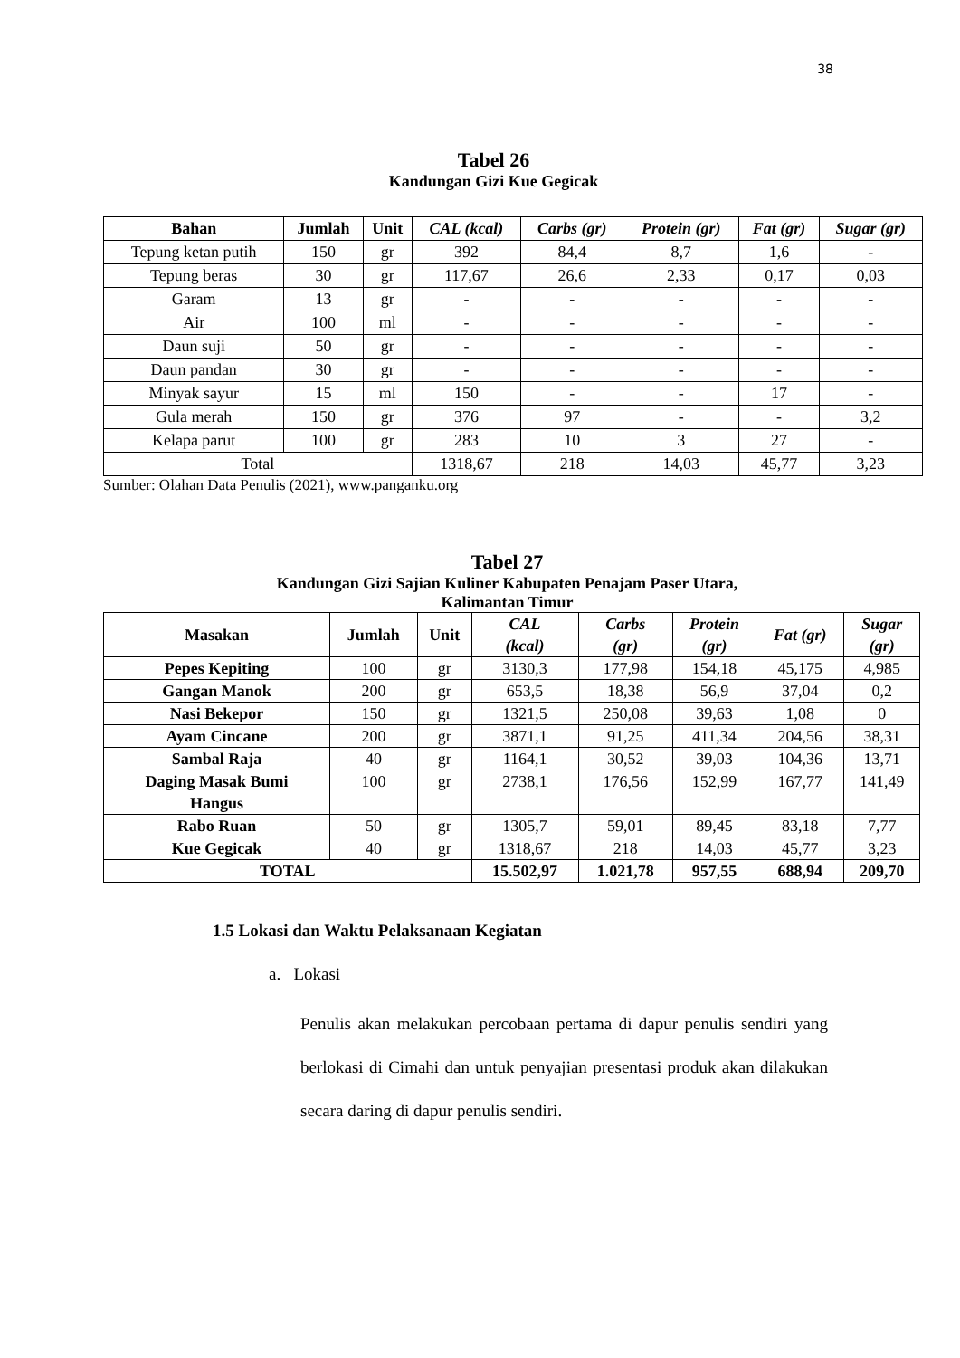38
Tabel 26
Kandungan Gizi Kue Gegicak
| Bahan | Jumlah | Unit | CAL (kcal) | Carbs (gr) | Protein (gr) | Fat (gr) | Sugar (gr) |
| --- | --- | --- | --- | --- | --- | --- | --- |
| Tepung ketan putih | 150 | gr | 392 | 84,4 | 8,7 | 1,6 | - |
| Tepung beras | 30 | gr | 117,67 | 26,6 | 2,33 | 0,17 | 0,03 |
| Garam | 13 | gr | - | - | - | - | - |
| Air | 100 | ml | - | - | - | - | - |
| Daun suji | 50 | gr | - | - | - | - | - |
| Daun pandan | 30 | gr | - | - | - | - | - |
| Minyak sayur | 15 | ml | 150 | - | - | 17 | - |
| Gula merah | 150 | gr | 376 | 97 | - | - | 3,2 |
| Kelapa parut | 100 | gr | 283 | 10 | 3 | 27 | - |
| Total | | | 1318,67 | 218 | 14,03 | 45,77 | 3,23 |
Sumber: Olahan Data Penulis (2021), www.panganku.org
Tabel 27
Kandungan Gizi Sajian Kuliner Kabupaten Penajam Paser Utara,
Kalimantan Timur
| Masakan | Jumlah | Unit | CAL (kcal) | Carbs (gr) | Protein (gr) | Fat (gr) | Sugar (gr) |
| --- | --- | --- | --- | --- | --- | --- | --- |
| Pepes Kepiting | 100 | gr | 3130,3 | 177,98 | 154,18 | 45,175 | 4,985 |
| Gangan Manok | 200 | gr | 653,5 | 18,38 | 56,9 | 37,04 | 0,2 |
| Nasi Bekepor | 150 | gr | 1321,5 | 250,08 | 39,63 | 1,08 | 0 |
| Ayam Cincane | 200 | gr | 3871,1 | 91,25 | 411,34 | 204,56 | 38,31 |
| Sambal Raja | 40 | gr | 1164,1 | 30,52 | 39,03 | 104,36 | 13,71 |
| Daging Masak Bumi Hangus | 100 | gr | 2738,1 | 176,56 | 152,99 | 167,77 | 141,49 |
| Rabo Ruan | 50 | gr | 1305,7 | 59,01 | 89,45 | 83,18 | 7,77 |
| Kue Gegicak | 40 | gr | 1318,67 | 218 | 14,03 | 45,77 | 3,23 |
| TOTAL | | | 15.502,97 | 1.021,78 | 957,55 | 688,94 | 209,70 |
1.5 Lokasi dan Waktu Pelaksanaan Kegiatan
a. Lokasi
Penulis akan melakukan percobaan pertama di dapur penulis sendiri yang berlokasi di Cimahi dan untuk penyajian presentasi produk akan dilakukan secara daring di dapur penulis sendiri.